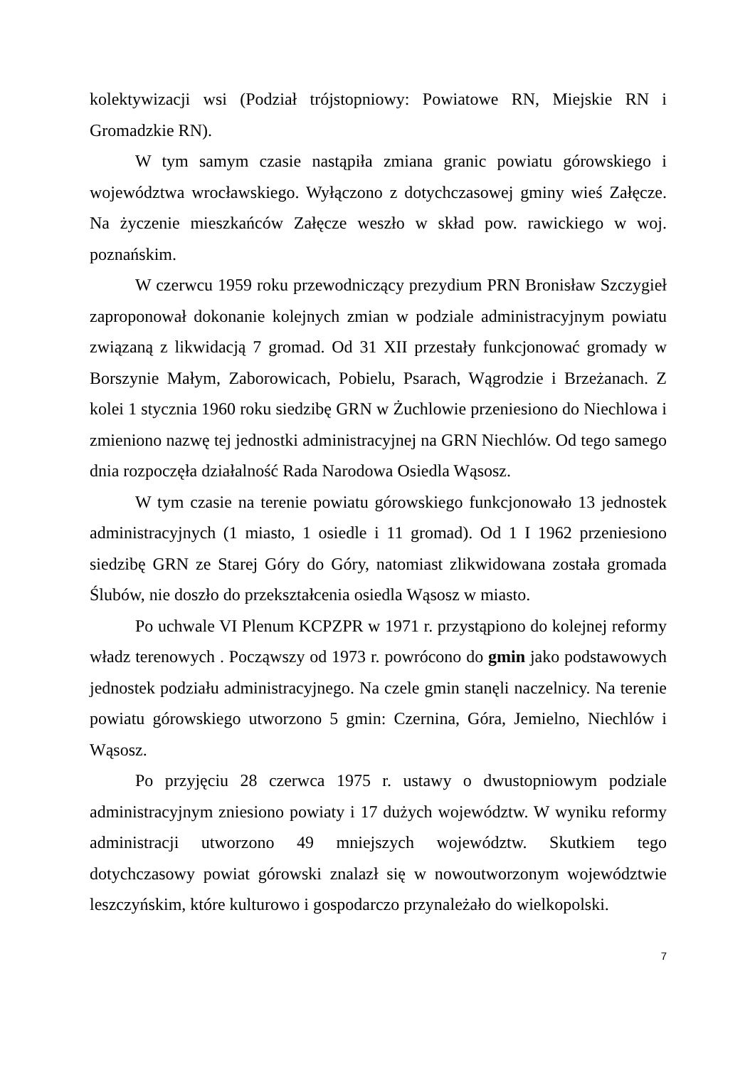kolektywizacji wsi (Podział trójstopniowy: Powiatowe RN, Miejskie RN i Gromadzkie RN).
W tym samym czasie nastąpiła zmiana granic powiatu górowskiego i województwa wrocławskiego. Wyłączono z dotychczasowej gminy wieś Załęcze. Na życzenie mieszkańców Załęcze weszło w skład pow. rawickiego w woj. poznańskim.
W czerwcu 1959 roku przewodniczący prezydium PRN Bronisław Szczygieł zaproponował dokonanie kolejnych zmian w podziale administracyjnym powiatu związaną z likwidacją 7 gromad. Od 31 XII przestały funkcjonować gromady w Borszynie Małym, Zaborowicach, Pobielu, Psarach, Wągrodzie i Brzeżanach. Z kolei 1 stycznia 1960 roku siedzibę GRN w Żuchlowie przeniesiono do Niechlowa i zmieniono nazwę tej jednostki administracyjnej na GRN Niechlów. Od tego samego dnia rozpoczęła działalność Rada Narodowa Osiedla Wąsosz.
W tym czasie na terenie powiatu górowskiego funkcjonowało 13 jednostek administracyjnych (1 miasto, 1 osiedle i 11 gromad). Od 1 I 1962 przeniesiono siedzibę GRN ze Starej Góry do Góry, natomiast zlikwidowana została gromada Ślubów, nie doszło do przekształcenia osiedla Wąsosz w miasto.
Po uchwale VI Plenum KCPZPR w 1971 r. przystąpiono do kolejnej reformy władz terenowych . Począwszy od 1973 r. powrócono do gmin jako podstawowych jednostek podziału administracyjnego. Na czele gmin stanęli naczelnicy. Na terenie powiatu górowskiego utworzono 5 gmin: Czernina, Góra, Jemielno, Niechlów i Wąsosz.
Po przyjęciu 28 czerwca 1975 r. ustawy o dwustopniowym podziale administracyjnym zniesiono powiaty i 17 dużych województw. W wyniku reformy administracji utworzono 49 mniejszych województw. Skutkiem tego dotychczasowy powiat górowski znalazł się w nowoutworzonym województwie leszczyńskim, które kulturowo i gospodarczo przynależało do wielkopolski.
7